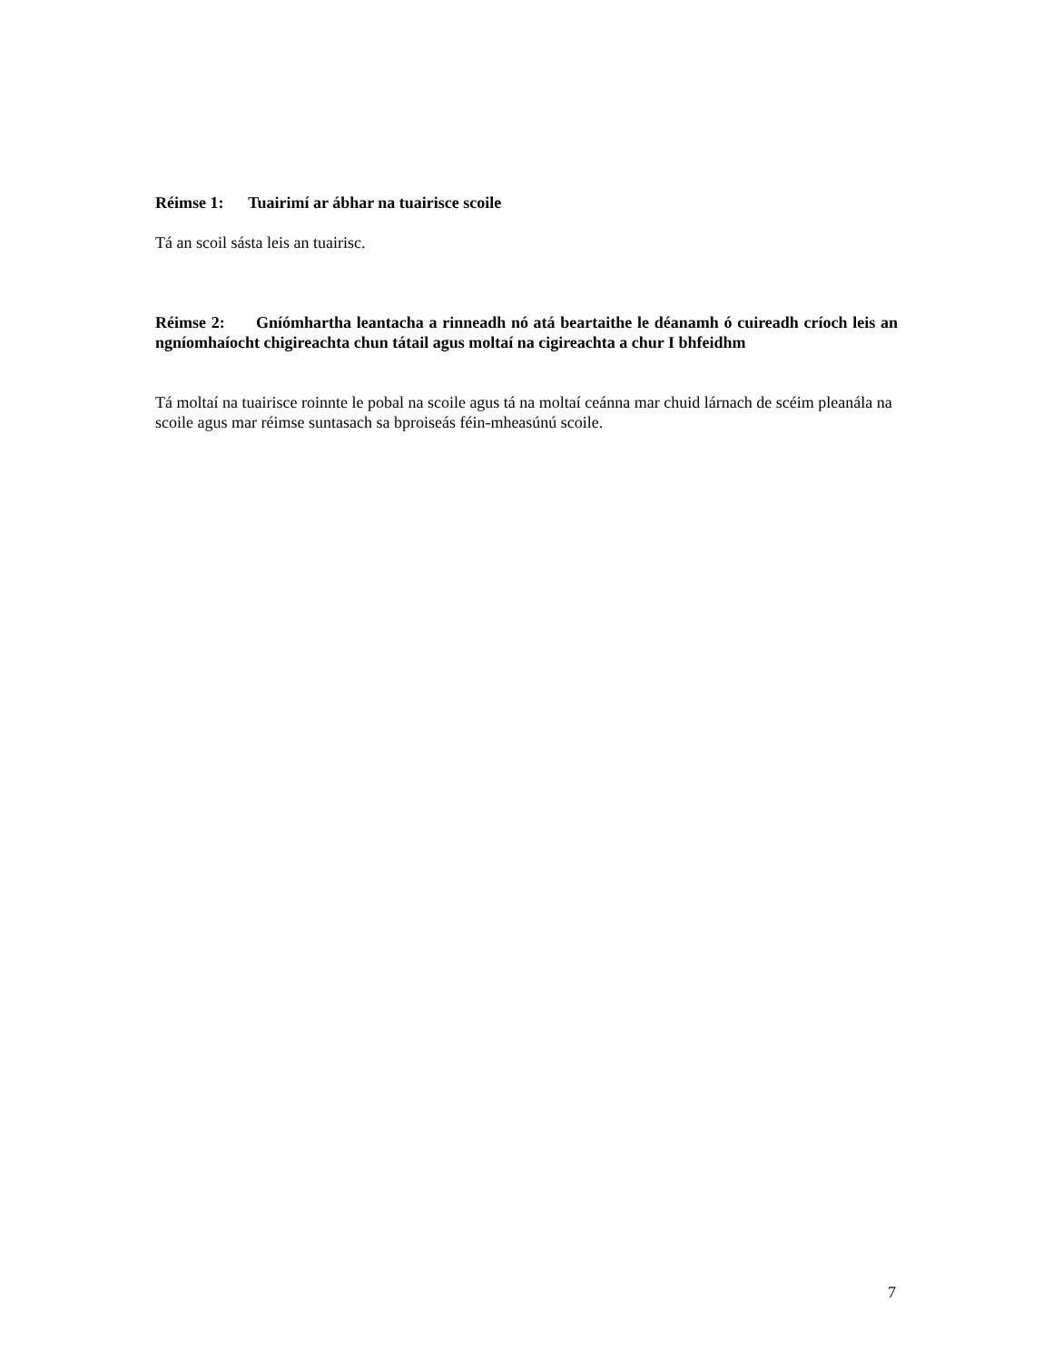Réimse 1: Tuairimí ar ábhar na tuairisce scoile
Tá an scoil sásta leis an tuairisc.
Réimse 2: Gníómhartha leantacha a rinneadh nó atá beartaithe le déanamh ó cuireadh críoch leis an ngníomhaíocht chigireachta chun tátail agus moltaí na cigireachta a chur I bhfeidhm
Tá moltaí na tuairisce roinnte le pobal na scoile agus tá na moltaí ceánna mar chuid lárnach de scéim pleanála na scoile agus mar réimse suntasach sa bproiseás féin-mheasúnú scoile.
7